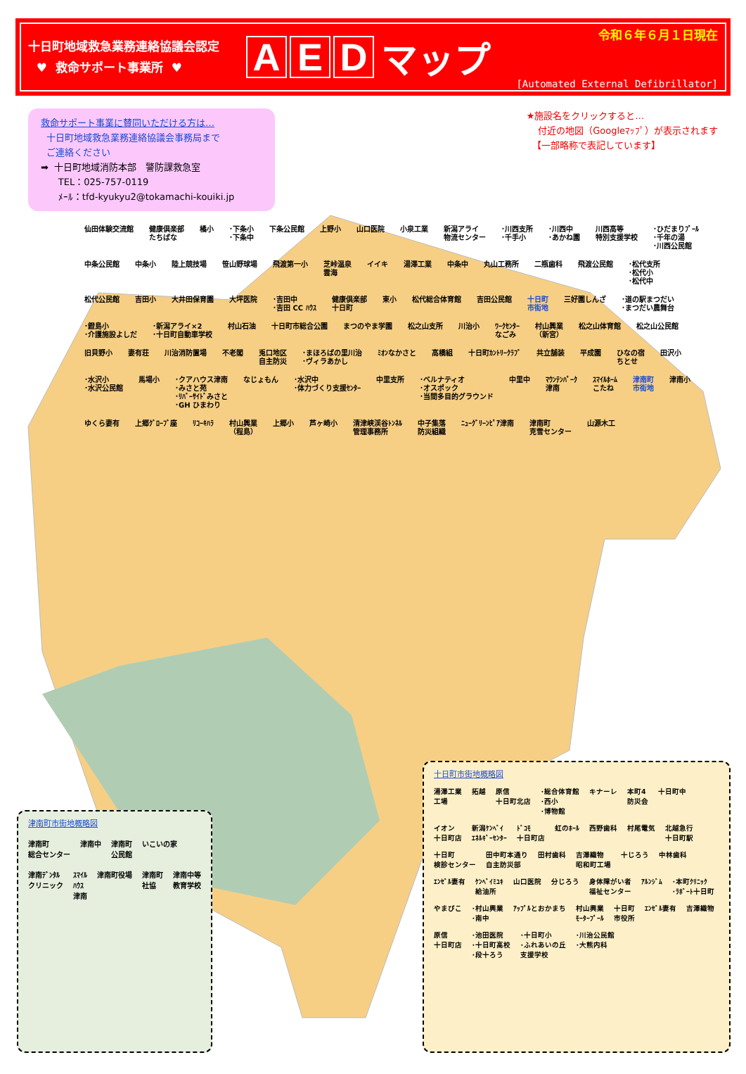十日町地域救急業務連絡協議会認定
♥ 救命サポート事業所 ♥
A E D マップ
令和６年６月１日現在
[Automated External Defibrillator]
救命サポート事業に賛同いただける方は…
十日町地域救急業務連絡協議会事務局まで
ご連絡ください
➡ 十日町地域消防本部　警防課救急室
TEL：025-757-0119
ﾒｰﾙ：tfd-kyukyu2@tokamachi-kouiki.jp
★施設名をクリックすると…
付近の地図（Googleﾏｯﾌﾟ）が表示されます
【一部略称で表記しています】
仙田体験交流館 健康倶楽部
たちばな 橘小 ･下条小
･下条中 下条公民館 上野小 山口医院 小泉工業 新潟アライ
物流センター ･川西支所
･千手小 ･川西中
･あかね園 川西高等
特別支援学校 ･ひだまりﾌﾟｰﾙ
･千年の湯
･川西公民館 中条公民館 中条小 陸上競技場 笹山野球場 飛渡第一小 芝峠温泉
雲海 イイキ 湯澤工業 中条中 丸山工務所 二瓶歯科 飛渡公民館 ･松代支所
･松代小
･松代中 松代公民館 吉田小 大井田保育園 大坪医院 ･吉田中
･吉田 CC ﾊｳｽ 健康倶楽部
十日町 東小 松代総合体育館 吉田公民館 十日町
市街地 三好園しんざ ･道の駅まつだい
･まつだい農舞台 ･鐙島小
･介護施設よしだ ･新潟アライ×2
･十日町自動車学校 村山石油 十日町市総合公園 まつのやま学園 松之山支所 川治小 ﾜｰｸｾﾝﾀｰ
なごみ 村山興業
（新宮） 松之山体育館 松之山公民館 旧貝野小 妻有荘 川治消防置場 不老閣 兎口地区
自主防災 ･まほろばの里川治
･ヴィラあかし ﾐｵﾝなかさと 高橋組 十日町ｶﾝﾄﾘｰｸﾗﾌﾞ 共立舗装 平成園 ひなの宿
ちとせ 田沢小 ･水沢小
･水沢公民館 馬場小 ･クアハウス津南
･みさと苑
･ﾘﾊﾞｰｻｲﾄﾞみさと
･GH ひまわり なじょもん ･水沢中
･体力づくり支援ｾﾝﾀｰ 中里支所 ･ベルナティオ
･オスポック
･当間多目的グラウンド 中里中 ﾏｳﾝﾃﾝﾊﾟｰｸ
津南 ｽﾏｲﾙﾎｰﾑ
こたね 津南町
市街地 津南小 ゆくら妻有 上郷ｸﾞﾛｰﾌﾞ座 ﾘｺｰｷﾊﾗ 村山興業
（程島） 上郷小 芦ヶ崎小 清津峡渓谷ﾄﾝﾈﾙ
管理事務所 中子集落
防災組織 ﾆｭｰｸﾞﾘｰﾝﾋﾟｱ津南 津南町
克雪センター 山源木工
津南町市街地概略図
津南町
総合センター 津南中 津南町
公民館 いこいの家 津南ﾃﾞﾝﾀﾙ
クリニック ｽﾏｲﾙ
ﾊｳｽ
津南 津南町役場 津南町
社協 津南中等
教育学校
十日町市街地概略図
湯澤工業
工場 拓越 原信
十日町北店 ･総合体育館
･西小
･博物館 キナーレ 本町4
防災会 十日町中 イオン
十日町店 新潟ｹﾝﾍﾞｲ
ｴﾈﾙｷﾞｰｾﾝﾀｰ ﾄﾞｺﾓ
十日町店 虹のﾎｰﾙ 西野歯科 村尾電気 北越急行
十日町駅 十日町
検診センター 田中町本通り
自主防災部 田村歯科 吉澤織物
昭和町工場 十じろう 中林歯科 ｴﾝｾﾞﾙ妻有 ｹﾝﾍﾞｲﾐﾕｷ
給油所 山口医院 分じろう 身体障がい者
福祉センター ｱﾙﾝｼﾞﾑ ･本町ｸﾘﾆｯｸ
･ﾗﾎﾞｰﾄ十日町 やまびこ ･村山興業
･南中 ｱｯﾌﾟﾙとおかまち 村山興業
ﾓｰﾀｰﾌﾟｰﾙ 十日町
市役所 ｴﾝｾﾞﾙ妻有 吉澤織物 原信
十日町店 ･池田医院
･十日町高校
･段十ろう ･十日町小
･ふれあいの丘
支援学校 ･川治公民館
･大熊内科